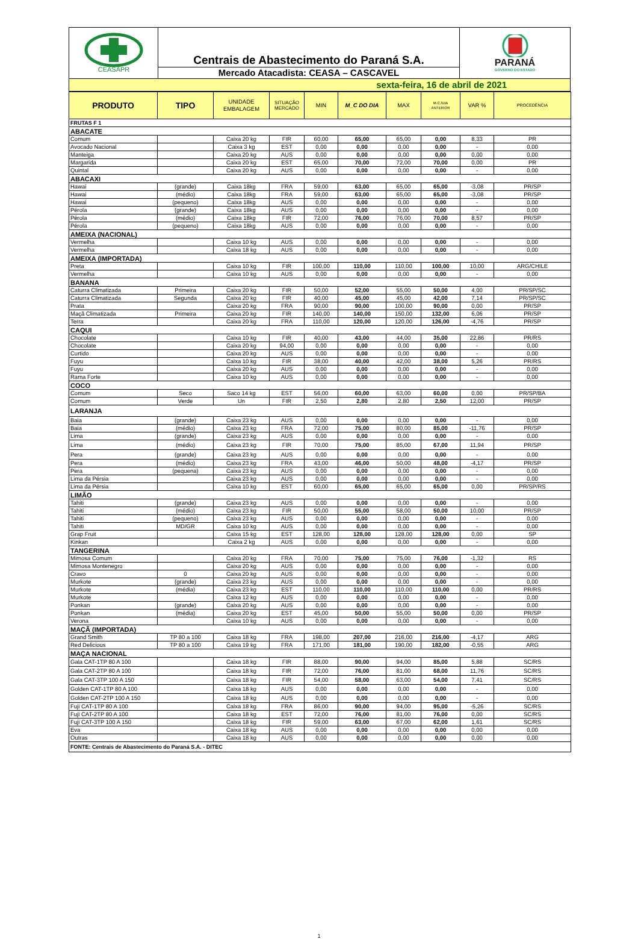CEASAPR
Centrais de Abastecimento do Paraná S.A.
Mercado Atacadista: CEASA – CASCAVEL
PARANÁ
GOVERNO DO ESTADO
sexta-feira, 16 de abril de 2021
| PRODUTO | TIPO | UNIDADE EMBALAGEM | SITUAÇÃO MERCADO | MIN | M_C DO DIA | MAX | M.C./DIA ANTERIOR | VAR % | PROCEDÊNCIA |
| FRUTAS F 1 | | | | | | | | | |
| ABACATE | | | | | | | | | |
| Comum | | Caixa 20 kg | FIR | 60,00 | 65,00 | 65,00 | 0,00 | 8,33 | PR |
| Avocado Nacional | | Caixa 3 kg | EST | 0,00 | 0,00 | 0,00 | 0,00 | - | 0,00 |
| Manteiga | | Caixa 20 kg | AUS | 0,00 | 0,00 | 0,00 | 0,00 | 0,00 | 0,00 |
| Margarida | | Caixa 20 kg | EST | 65,00 | 70,00 | 72,00 | 70,00 | 0,00 | PR |
| Quintal | | Caixa 20 kg | AUS | 0,00 | 0,00 | 0,00 | 0,00 | - | 0,00 |
| ABACAXI | | | | | | | | | |
| Hawai | (grande) | Caixa 18kg | FRA | 59,00 | 63,00 | 65,00 | 65,00 | -3,08 | PR/SP |
| Hawai | (médio) | Caixa 18kg | FRA | 59,00 | 63,00 | 65,00 | 65,00 | -3,08 | PR/SP |
| Hawai | (pequeno) | Caixa 18kg | AUS | 0,00 | 0,00 | 0,00 | 0,00 | - | 0,00 |
| Pérola | (grande) | Caixa 18kg | AUS | 0,00 | 0,00 | 0,00 | 0,00 | - | 0,00 |
| Pérola | (médio) | Caixa 18kg | FIR | 72,00 | 76,00 | 76,00 | 70,00 | 8,57 | PR/SP |
| Pérola | (pequeno) | Caixa 18kg | AUS | 0,00 | 0,00 | 0,00 | 0,00 | - | 0,00 |
| AMEIXA (NACIONAL) | | | | | | | | | |
| Vermelha | | Caixa 10 kg | AUS | 0,00 | 0,00 | 0,00 | 0,00 | - | 0,00 |
| Vermelha | | Caixa 18 kg | AUS | 0,00 | 0,00 | 0,00 | 0,00 | - | 0,00 |
| AMEIXA (IMPORTADA) | | | | | | | | | |
| Preta | | Caixa 10 kg | FIR | 100,00 | 110,00 | 110,00 | 100,00 | 10,00 | ARG/CHILE |
| Vermelha | | Caixa 10 kg | AUS | 0,00 | 0,00 | 0,00 | 0,00 | - | 0,00 |
| BANANA | | | | | | | | | |
| Caturra Climatizada | Primeira | Caixa 20 kg | FIR | 50,00 | 52,00 | 55,00 | 50,00 | 4,00 | PR/SP/SC |
| Caturra Climatizada | Segunda | Caixa 20 kg | FIR | 40,00 | 45,00 | 45,00 | 42,00 | 7,14 | PR/SP/SC |
| Prata | | Caixa 20 kg | FRA | 90,00 | 90,00 | 100,00 | 90,00 | 0,00 | PR/SP |
| Maçã Climatizada | Primeira | Caixa 20 kg | FIR | 140,00 | 140,00 | 150,00 | 132,00 | 6,06 | PR/SP |
| Terra | | Caixa 20 kg | FRA | 110,00 | 120,00 | 120,00 | 126,00 | -4,76 | PR/SP |
| CAQUI | | | | | | | | | |
| Chocolate | | Caixa 10 kg | FIR | 40,00 | 43,00 | 44,00 | 35,00 | 22,86 | PR/RS |
| Chocolate | | Caixa 20 kg | 94,00 | 0,00 | 0,00 | 0,00 | 0,00 | - | 0,00 |
| Curtido | | Caixa 20 kg | AUS | 0,00 | 0,00 | 0,00 | 0,00 | - | 0,00 |
| Fuyu | | Caixa 10 kg | FIR | 38,00 | 40,00 | 42,00 | 38,00 | 5,26 | PR/RS |
| Fuyu | | Caixa 20 kg | AUS | 0,00 | 0,00 | 0,00 | 0,00 | - | 0,00 |
| Rama Forte | | Caixa 10 kg | AUS | 0,00 | 0,00 | 0,00 | 0,00 | - | 0,00 |
| COCO | | | | | | | | | |
| Comum | Seco | Saco 14 kg | EST | 56,00 | 60,00 | 63,00 | 60,00 | 0,00 | PR/SP/BA |
| Comum | Verde | Un | FIR | 2,50 | 2,80 | 2,80 | 2,50 | 12,00 | PR/SP |
| LARANJA | | | | | | | | | |
| Baia | (grande) | Caixa 23 kg | AUS | 0,00 | 0,00 | 0,00 | 0,00 | - | 0,00 |
| Baia | (médio) | Caixa 23 kg | FRA | 72,00 | 75,00 | 80,00 | 85,00 | -11,76 | PR/SP |
| Lima | (grande) | Caixa 23 kg | AUS | 0,00 | 0,00 | 0,00 | 0,00 | - | 0,00 |
| Lima | (médio) | Caixa 23 kg | FIR | 70,00 | 75,00 | 85,00 | 67,00 | 11,94 | PR/SP |
| Pera | (grande) | Caixa 23 kg | AUS | 0,00 | 0,00 | 0,00 | 0,00 | - | 0,00 |
| Pera | (médio) | Caixa 23 kg | FRA | 43,00 | 46,00 | 50,00 | 48,00 | -4,17 | PR/SP |
| Pera | (pequena) | Caixa 23 kg | AUS | 0,00 | 0,00 | 0,00 | 0,00 | - | 0,00 |
| Lima da Pérsia | | Caixa 23 kg | AUS | 0,00 | 0,00 | 0,00 | 0,00 | - | 0,00 |
| Lima da Pérsia | | Caixa 10 kg | EST | 60,00 | 65,00 | 65,00 | 65,00 | 0,00 | PR/SP/RS |
| LIMÃO | | | | | | | | | |
| Tahiti | (grande) | Caixa 23 kg | AUS | 0,00 | 0,00 | 0,00 | 0,00 | - | 0,00 |
| Tahiti | (médio) | Caixa 23 kg | FIR | 50,00 | 55,00 | 58,00 | 50,00 | 10,00 | PR/SP |
| Tahiti | (pequeno) | Caixa 23 kg | AUS | 0,00 | 0,00 | 0,00 | 0,00 | - | 0,00 |
| Tahiti | MD/GR | Caixa 10 kg | AUS | 0,00 | 0,00 | 0,00 | 0,00 | - | 0,00 |
| Grap Fruit | | Caixa 15 kg | EST | 128,00 | 128,00 | 128,00 | 128,00 | 0,00 | SP |
| Kinkan | | Caixa 2 kg | AUS | 0,00 | 0,00 | 0,00 | 0,00 | - | 0,00 |
| TANGERINA | | | | | | | | | |
| Mimosa Comum | | Caixa 20 kg | FRA | 70,00 | 75,00 | 75,00 | 76,00 | -1,32 | RS |
| Mimosa Montenegro | | Caixa 20 kg | AUS | 0,00 | 0,00 | 0,00 | 0,00 | - | 0,00 |
| Cravo | 0 | Caixa 20 kg | AUS | 0,00 | 0,00 | 0,00 | 0,00 | - | 0,00 |
| Murkote | (grande) | Caixa 23 kg | AUS | 0,00 | 0,00 | 0,00 | 0,00 | - | 0,00 |
| Murkote | (média) | Caixa 23 kg | EST | 110,00 | 110,00 | 110,00 | 110,00 | 0,00 | PR/RS |
| Murkote | | Caixa 12 kg | AUS | 0,00 | 0,00 | 0,00 | 0,00 | - | 0,00 |
| Ponkan | (grande) | Caixa 20 kg | AUS | 0,00 | 0,00 | 0,00 | 0,00 | - | 0,00 |
| Ponkan | (média) | Caixa 20 kg | EST | 45,00 | 50,00 | 55,00 | 50,00 | 0,00 | PR/SP |
| Verona | | Caixa 10 kg | AUS | 0,00 | 0,00 | 0,00 | 0,00 | - | 0,00 |
| MAÇÃ (IMPORTADA) | | | | | | | | | |
| Grand Smith | TP 80 a 100 | Caixa 18 kg | FRA | 198,00 | 207,00 | 216,00 | 216,00 | -4,17 | ARG |
| Red Delicious | TP 80 a 100 | Caixa 19 kg | FRA | 171,00 | 181,00 | 190,00 | 182,00 | -0,55 | ARG |
| MAÇA NACIONAL | | | | | | | | | |
| Gala CAT-1TP 80 A 100 | | Caixa 18 kg | FIR | 88,00 | 90,00 | 94,00 | 85,00 | 5,88 | SC/RS |
| Gala CAT-2TP 80 A 100 | | Caixa 18 kg | FIR | 72,00 | 76,00 | 81,00 | 68,00 | 11,76 | SC/RS |
| Gala CAT-3TP 100 A 150 | | Caixa 18 kg | FIR | 54,00 | 58,00 | 63,00 | 54,00 | 7,41 | SC/RS |
| Golden CAT-1TP 80 A 100 | | Caixa 18 kg | AUS | 0,00 | 0,00 | 0,00 | 0,00 | - | 0,00 |
| Golden CAT-2TP 100 A 150 | | Caixa 18 kg | AUS | 0,00 | 0,00 | 0,00 | 0,00 | - | 0,00 |
| Fuji CAT-1TP 80 A 100 | | Caixa 18 kg | FRA | 86,00 | 90,00 | 94,00 | 95,00 | -5,26 | SC/RS |
| Fuji CAT-2TP 80 A 100 | | Caixa 18 kg | EST | 72,00 | 76,00 | 81,00 | 76,00 | 0,00 | SC/RS |
| Fuji CAT-3TP 100 A 150 | | Caixa 18 kg | FIR | 59,00 | 63,00 | 67,00 | 62,00 | 1,61 | SC/RS |
| Eva | | Caixa 18 kg | AUS | 0,00 | 0,00 | 0,00 | 0,00 | 0,00 | 0,00 |
| Outras | | Caixa 18 kg | AUS | 0,00 | 0,00 | 0,00 | 0,00 | 0,00 | 0,00 |
| FONTE: Centrais de Abastecimento do Paraná S.A. - DITEC | | | | | | | | | |
1